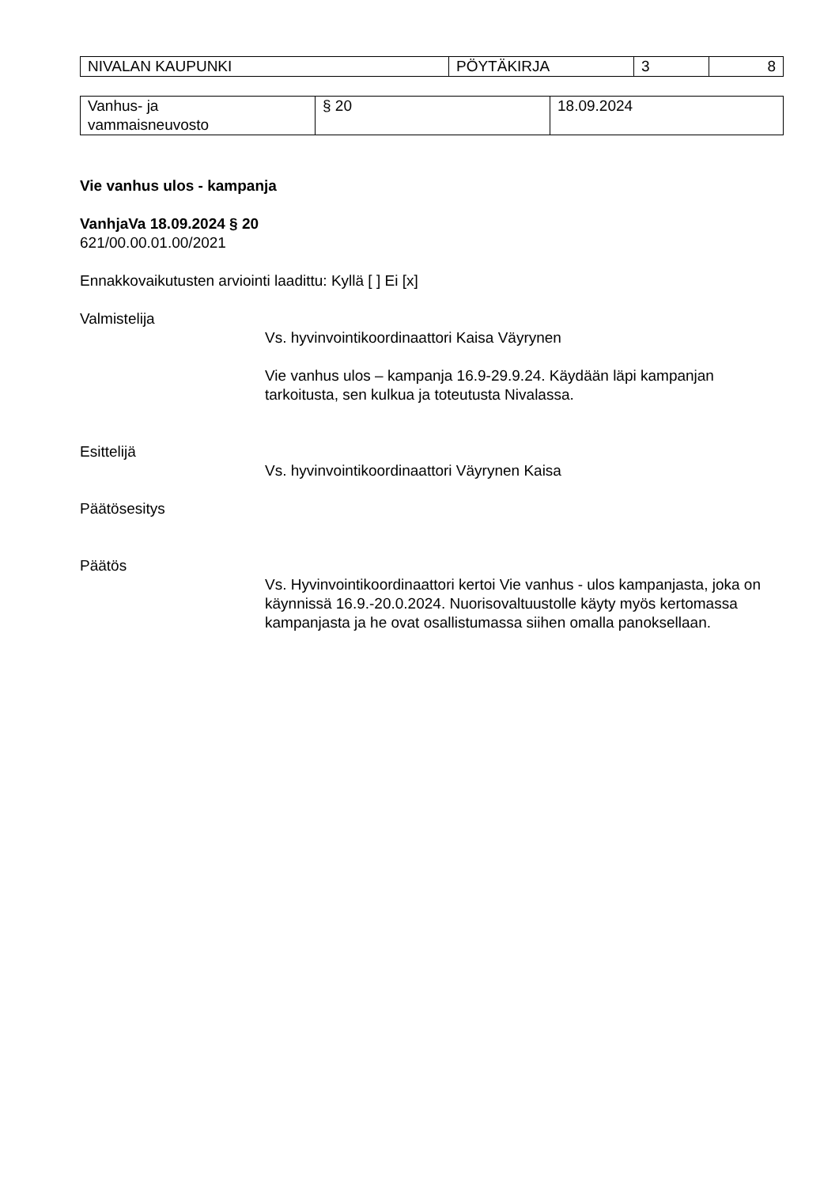| NIVALAN KAUPUNKI | PÖYTÄKIRJA | 3 | 8 |
| Vanhus- ja vammaisneuvosto | § 20 | 18.09.2024 |
Vie vanhus ulos - kampanja
VanhjaVa 18.09.2024 § 20
621/00.00.01.00/2021
Ennakkovaikutusten arviointi laadittu: Kyllä [ ] Ei [x]
Valmistelija
Vs. hyvinvointikoordinaattori Kaisa Väyrynen
Vie vanhus ulos – kampanja 16.9-29.9.24. Käydään läpi kampanjan tarkoitusta, sen kulkua ja toteutusta Nivalassa.
Esittelijä
Vs. hyvinvointikoordinaattori Väyrynen Kaisa
Päätösesitys
Päätös
Vs. Hyvinvointikoordinaattori kertoi Vie vanhus - ulos kampanjasta, joka on käynnissä 16.9.-20.0.2024. Nuorisovaltuustolle käyty myös kertomassa kampanjasta ja he ovat osallistumassa siihen omalla panoksellaan.